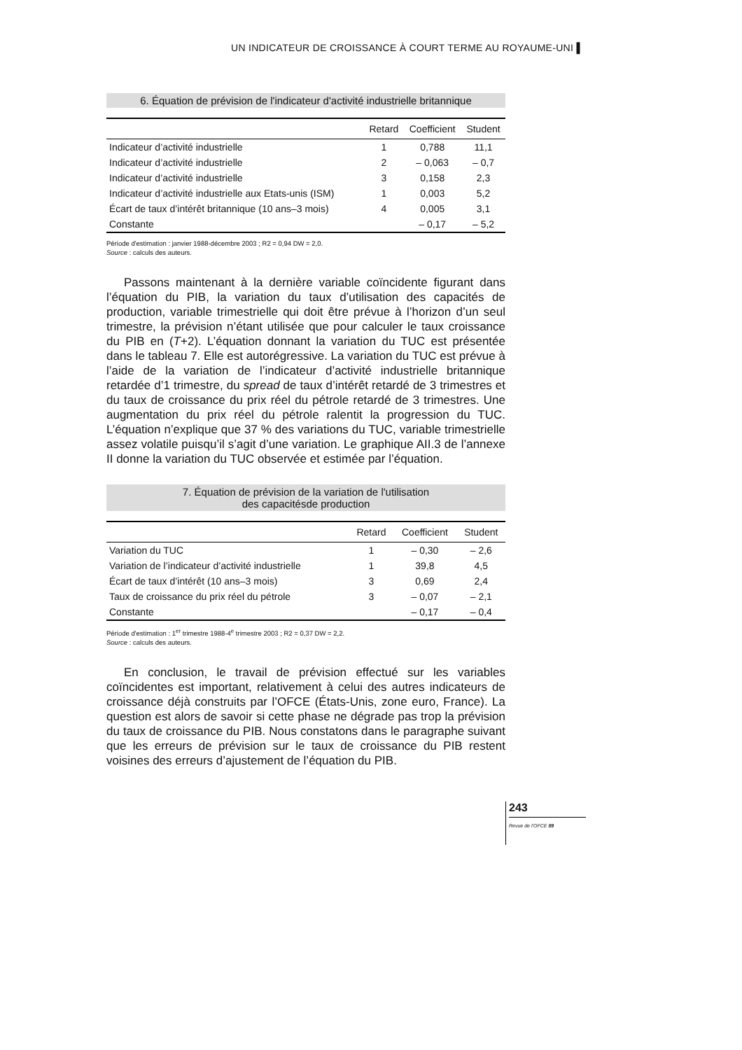UN INDICATEUR DE CROISSANCE À COURT TERME AU ROYAUME-UNI ▌
6. Équation de prévision de l'indicateur d'activité industrielle britannique
| | Retard | Coefficient | Student |
| --- | --- | --- | --- |
| Indicateur d’activité industrielle | 1 | 0,788 | 11,1 |
| Indicateur d’activité industrielle | 2 | – 0,063 | – 0,7 |
| Indicateur d’activité industrielle | 3 | 0,158 | 2,3 |
| Indicateur d’activité industrielle aux Etats-unis (ISM) | 1 | 0,003 | 5,2 |
| Écart de taux d’intérêt britannique (10 ans–3 mois) | 4 | 0,005 | 3,1 |
| Constante | | – 0,17 | – 5,2 |
Période d'estimation : janvier 1988-décembre 2003 ; R2 = 0,94 DW = 2,0.
Source : calculs des auteurs.
Passons maintenant à la dernière variable coïncidente figurant dans l’équation du PIB, la variation du taux d’utilisation des capacités de production, variable trimestrielle qui doit être prévue à l’horizon d’un seul trimestre, la prévision n’étant utilisée que pour calculer le taux croissance du PIB en (T+2). L’équation donnant la variation du TUC est présentée dans le tableau 7. Elle est autorégressive. La variation du TUC est prévue à l’aide de la variation de l’indicateur d’activité industrielle britannique retardée d’1 trimestre, du spread de taux d’intérêt retardé de 3 trimestres et du taux de croissance du prix réel du pétrole retardé de 3 trimestres. Une augmentation du prix réel du pétrole ralentit la progression du TUC. L’équation n’explique que 37 % des variations du TUC, variable trimestrielle assez volatile puisqu’il s’agit d’une variation. Le graphique AII.3 de l’annexe II donne la variation du TUC observée et estimée par l’équation.
7. Équation de prévision de la variation de l'utilisation
des capacitésde production
| | Retard | Coefficient | Student |
| --- | --- | --- | --- |
| Variation du TUC | 1 | – 0,30 | – 2,6 |
| Variation de l’indicateur d’activité industrielle | 1 | 39,8 | 4,5 |
| Écart de taux d’intérêt (10 ans–3 mois) | 3 | 0,69 | 2,4 |
| Taux de croissance du prix réel du pétrole | 3 | – 0,07 | – 2,1 |
| Constante | | – 0,17 | – 0,4 |
Période d'estimation : 1<sup>er</sup> trimestre 1988-4<sup>e</sup> trimestre 2003 ; R2 = 0,37 DW = 2,2.
Source : calculs des auteurs.
En conclusion, le travail de prévision effectué sur les variables coïncidentes est important, relativement à celui des autres indicateurs de croissance déjà construits par l’OFCE (États-Unis, zone euro, France). La question est alors de savoir si cette phase ne dégrade pas trop la prévision du taux de croissance du PIB. Nous constatons dans le paragraphe suivant que les erreurs de prévision sur le taux de croissance du PIB restent voisines des erreurs d’ajustement de l’équation du PIB.
243
Revue de l’OFCE 89